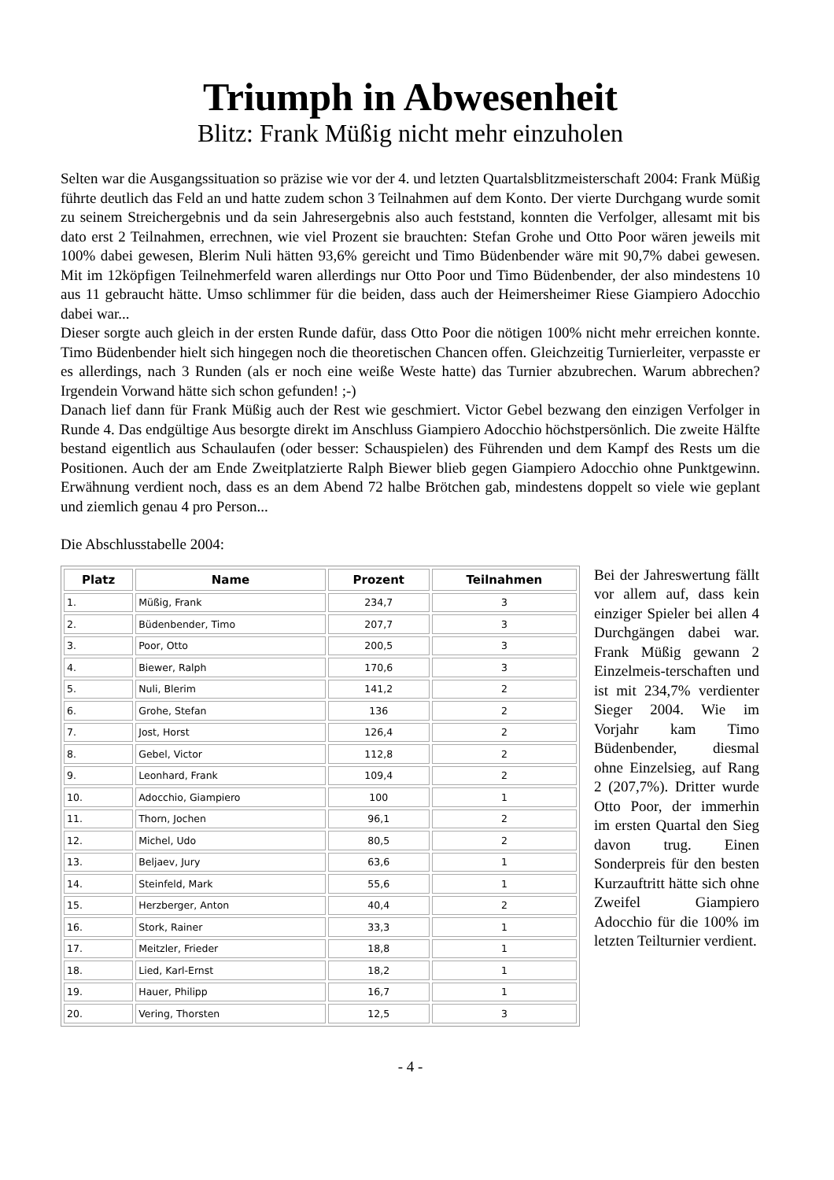Triumph in Abwesenheit
Blitz: Frank Müßig nicht mehr einzuholen
Selten war die Ausgangssituation so präzise wie vor der 4. und letzten Quartalsblitzmeisterschaft 2004: Frank Müßig führte deutlich das Feld an und hatte zudem schon 3 Teilnahmen auf dem Konto. Der vierte Durchgang wurde somit zu seinem Streichergebnis und da sein Jahresergebnis also auch feststand, konnten die Verfolger, allesamt mit bis dato erst 2 Teilnahmen, errechnen, wie viel Prozent sie brauchten: Stefan Grohe und Otto Poor wären jeweils mit 100% dabei gewesen, Blerim Nuli hätten 93,6% gereicht und Timo Büdenbender wäre mit 90,7% dabei gewesen. Mit im 12köpfigen Teilnehmerfeld waren allerdings nur Otto Poor und Timo Büdenbender, der also mindestens 10 aus 11 gebraucht hätte. Umso schlimmer für die beiden, dass auch der Heimersheimer Riese Giampiero Adocchio dabei war...
Dieser sorgte auch gleich in der ersten Runde dafür, dass Otto Poor die nötigen 100% nicht mehr erreichen konnte. Timo Büdenbender hielt sich hingegen noch die theoretischen Chancen offen. Gleichzeitig Turnierleiter, verpasste er es allerdings, nach 3 Runden (als er noch eine weiße Weste hatte) das Turnier abzubrechen. Warum abbrechen? Irgendein Vorwand hätte sich schon gefunden! ;-)
Danach lief dann für Frank Müßig auch der Rest wie geschmiert. Victor Gebel bezwang den einzigen Verfolger in Runde 4. Das endgültige Aus besorgte direkt im Anschluss Giampiero Adocchio höchstpersönlich. Die zweite Hälfte bestand eigentlich aus Schaulaufen (oder besser: Schauspielen) des Führenden und dem Kampf des Rests um die Positionen. Auch der am Ende Zweitplatzierte Ralph Biewer blieb gegen Giampiero Adocchio ohne Punktgewinn. Erwähnung verdient noch, dass es an dem Abend 72 halbe Brötchen gab, mindestens doppelt so viele wie geplant und ziemlich genau 4 pro Person...
Die Abschlusstabelle 2004:
| Platz | Name | Prozent | Teilnahmen |
| --- | --- | --- | --- |
| 1. | Müßig, Frank | 234,7 | 3 |
| 2. | Büdenbender, Timo | 207,7 | 3 |
| 3. | Poor, Otto | 200,5 | 3 |
| 4. | Biewer, Ralph | 170,6 | 3 |
| 5. | Nuli, Blerim | 141,2 | 2 |
| 6. | Grohe, Stefan | 136 | 2 |
| 7. | Jost, Horst | 126,4 | 2 |
| 8. | Gebel, Victor | 112,8 | 2 |
| 9. | Leonhard, Frank | 109,4 | 2 |
| 10. | Adocchio, Giampiero | 100 | 1 |
| 11. | Thorn, Jochen | 96,1 | 2 |
| 12. | Michel, Udo | 80,5 | 2 |
| 13. | Beljaev, Jury | 63,6 | 1 |
| 14. | Steinfeld, Mark | 55,6 | 1 |
| 15. | Herzberger, Anton | 40,4 | 2 |
| 16. | Stork, Rainer | 33,3 | 1 |
| 17. | Meitzler, Frieder | 18,8 | 1 |
| 18. | Lied, Karl-Ernst | 18,2 | 1 |
| 19. | Hauer, Philipp | 16,7 | 1 |
| 20. | Vering, Thorsten | 12,5 | 3 |
Bei der Jahreswertung fällt vor allem auf, dass kein einziger Spieler bei allen 4 Durchgängen dabei war. Frank Müßig gewann 2 Einzelmeis-terschaften und ist mit 234,7% verdienter Sieger 2004. Wie im Vorjahr kam Timo Büdenbender, diesmal ohne Einzelsieg, auf Rang 2 (207,7%). Dritter wurde Otto Poor, der immerhin im ersten Quartal den Sieg davon trug. Einen Sonderpreis für den besten Kurzauftritt hätte sich ohne Zweifel Giampiero Adocchio für die 100% im letzten Teilturnier verdient.
- 4 -